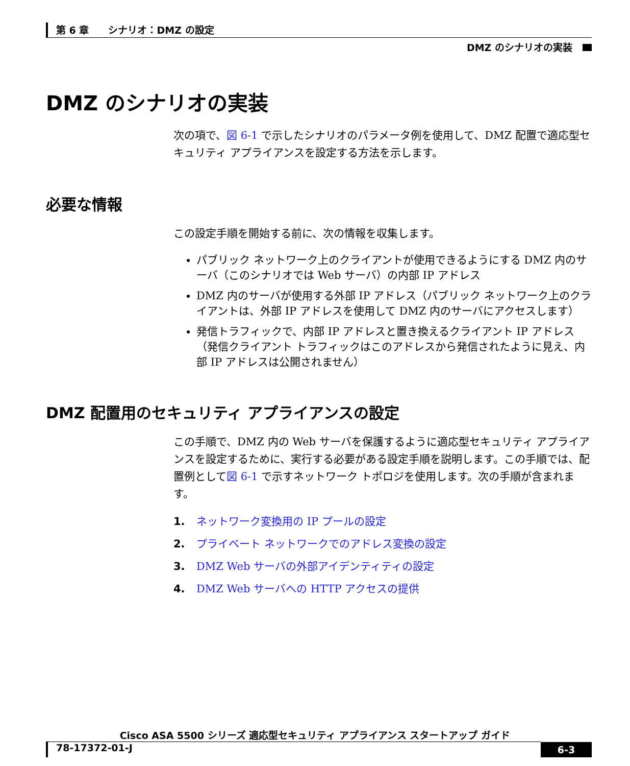第 6 章　　シナリオ：DMZ の設定
DMZ のシナリオの実装
DMZ のシナリオの実装
次の項で、図 6-1 で示したシナリオのパラメータ例を使用して、DMZ 配置で適応型セキュリティ アプライアンスを設定する方法を示します。
必要な情報
この設定手順を開始する前に、次の情報を収集します。
パブリック ネットワーク上のクライアントが使用できるようにする DMZ 内のサーバ（このシナリオでは Web サーバ）の内部 IP アドレス
DMZ 内のサーバが使用する外部 IP アドレス（パブリック ネットワーク上のクライアントは、外部 IP アドレスを使用して DMZ 内のサーバにアクセスします）
発信トラフィックで、内部 IP アドレスと置き換えるクライアント IP アドレス（発信クライアント トラフィックはこのアドレスから発信されたように見え、内部 IP アドレスは公開されません）
DMZ 配置用のセキュリティ アプライアンスの設定
この手順で、DMZ 内の Web サーバを保護するように適応型セキュリティ アプライアンスを設定するために、実行する必要がある設定手順を説明します。この手順では、配置例として図 6-1 で示すネットワーク トポロジを使用します。次の手順が含まれます。
1. ネットワーク変換用の IP プールの設定
2. プライベート ネットワークでのアドレス変換の設定
3. DMZ Web サーバの外部アイデンティティの設定
4. DMZ Web サーバへの HTTP アクセスの提供
Cisco ASA 5500 シリーズ 適応型セキュリティ アプライアンス スタートアップ ガイド
78-17372-01-J 6-3